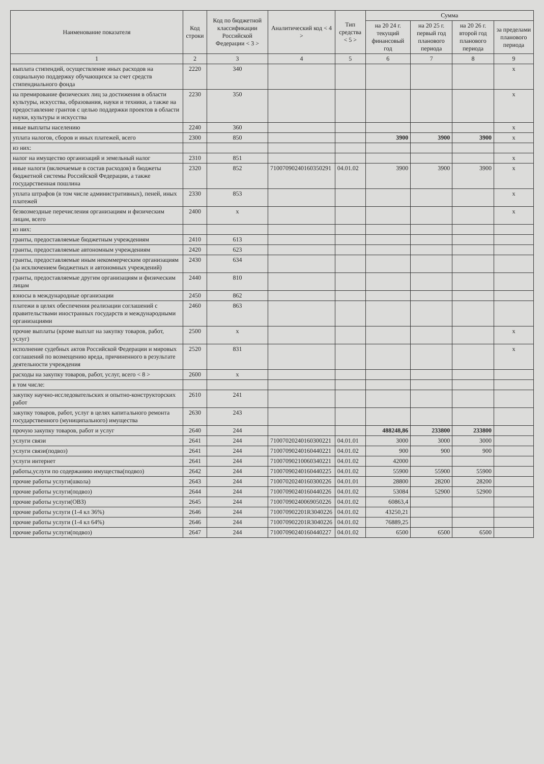| Наименование показателя | Код строки | Код по бюджетной классификации Российской Федерации < 3 > | Аналитический код < 4 > | Тип средства < 5 > | Сумма | | | |
| --- | --- | --- | --- | --- | --- | --- | --- | --- |
| | | | | | на 20 24 г. текущий финансовый год | на 20 25 г. первый год планового периода | на 20 26 г. второй год планового периода | за пределами планового периода |
| 1 | 2 | 3 | 4 | 5 | 6 | 7 | 8 | 9 |
| выплата стипендий, осуществление иных расходов на социальную поддержку обучающихся за счет средств стипендиального фонда | 2220 | 340 | | | | | | x |
| на премирование физических лиц за достижения в области культуры, искусства, образования, науки и техники, а также на предоставление грантов с целью поддержки проектов в области науки, культуры и искусства | 2230 | 350 | | | | | | x |
| иные выплаты населению | 2240 | 360 | | | | | | x |
| уплата налогов, сборов и иных платежей, всего | 2300 | 850 | | | 3900 | 3900 | 3900 | x |
| из них: | | | | | | | | |
| налог на имущество организаций и земельный налог | 2310 | 851 | | | | | | x |
| иные налоги (включаемые в состав расходов) в бюджеты бюджетной системы Российской Федерации, а также государственная пошлина | 2320 | 852 | 71007090240160350291 | 04.01.02 | 3900 | 3900 | 3900 | x |
| уплата штрафов (в том числе административных), пеней, иных платежей | 2330 | 853 | | | | | | x |
| безвозмездные перечисления организациям и физическим лицам, всего | 2400 | x | | | | | | x |
| из них: | | | | | | | | |
| гранты, предоставляемые бюджетным учреждениям | 2410 | 613 | | | | | | |
| гранты, предоставляемые автономным учреждениям | 2420 | 623 | | | | | | |
| гранты, предоставляемые иным некоммерческим организациям (за исключением бюджетных и автономных учреждений) | 2430 | 634 | | | | | | |
| гранты, предоставляемые другим организациям и физическим лицам | 2440 | 810 | | | | | | |
| взносы в международные организации | 2450 | 862 | | | | | | |
| платежи в целях обеспечения реализации соглашений с правительствами иностранных государств и международными организациями | 2460 | 863 | | | | | | |
| прочие выплаты (кроме выплат на закупку товаров, работ, услуг) | 2500 | x | | | | | | x |
| исполнение судебных актов Российской Федерации и мировых соглашений по возмещению вреда, причиненного в результате деятельности учреждения | 2520 | 831 | | | | | | x |
| расходы на закупку товаров, работ, услуг, всего < 8 > | 2600 | x | | | | | | |
| в том числе: | | | | | | | | |
| закупку научно-исследовательских и опытно-конструкторских работ | 2610 | 241 | | | | | | |
| закупку товаров, работ, услуг в целях капитального ремонта государственного (муниципального) имущества | 2630 | 243 | | | | | | |
| прочую закупку товаров, работ и услуг | 2640 | 244 | | | 488248,86 | 233800 | 233800 | |
| услуги связи | 2641 | 244 | 71007020240160300221 | 04.01.01 | 3000 | 3000 | 3000 | |
| услуги связи(подвоз) | 2641 | 244 | 71007090240160440221 | 04.01.02 | 900 | 900 | 900 | |
| услуги интернет | 2641 | 244 | 71007090210060340221 | 04.01.02 | 42000 | | | |
| работы,услуги по содержанию имущества(подвоз) | 2642 | 244 | 71007090240160440225 | 04.01.02 | 55900 | 55900 | 55900 | |
| прочие работы услуги(школа) | 2643 | 244 | 71007020240160300226 | 04.01.01 | 28800 | 28200 | 28200 | |
| прочие работы услуги(подвоз) | 2644 | 244 | 71007090240160440226 | 04.01.02 | 53084 | 52900 | 52900 | |
| прочие работы услуги(ОВЗ) | 2645 | 244 | 71007090240069050226 | 04.01.02 | 60863,4 | | | |
| прочие работы услуги (1-4 кл 36%) | 2646 | 244 | 710070902201R3040226 | 04.01.02 | 43250,21 | | | |
| прочие работы услуги (1-4 кл 64%) | 2646 | 244 | 710070902201R3040226 | 04.01.02 | 76889,25 | | | |
| прочие работы услуги(подвоз) | 2647 | 244 | 71007090240160440227 | 04.01.02 | 6500 | 6500 | 6500 | |